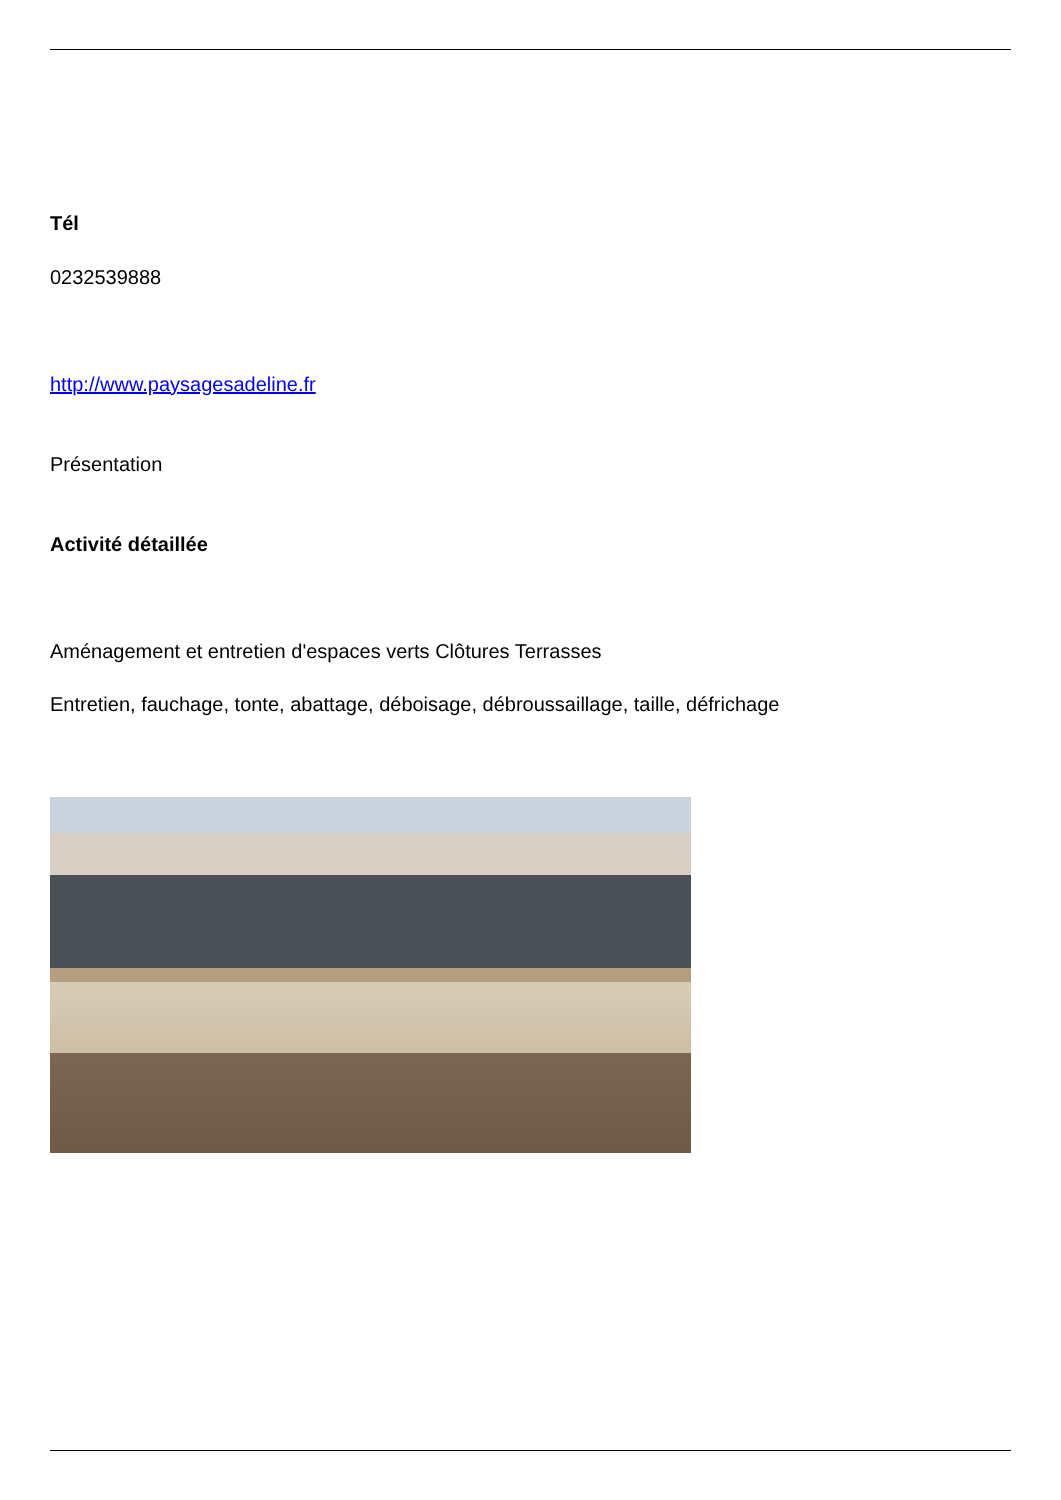Tél
0232539888
http://www.paysagesadeline.fr
Présentation
Activité détaillée
Aménagement et entretien d'espaces verts Clôtures Terrasses
Entretien, fauchage, tonte, abattage, déboisage, débroussaillage, taille, défrichage